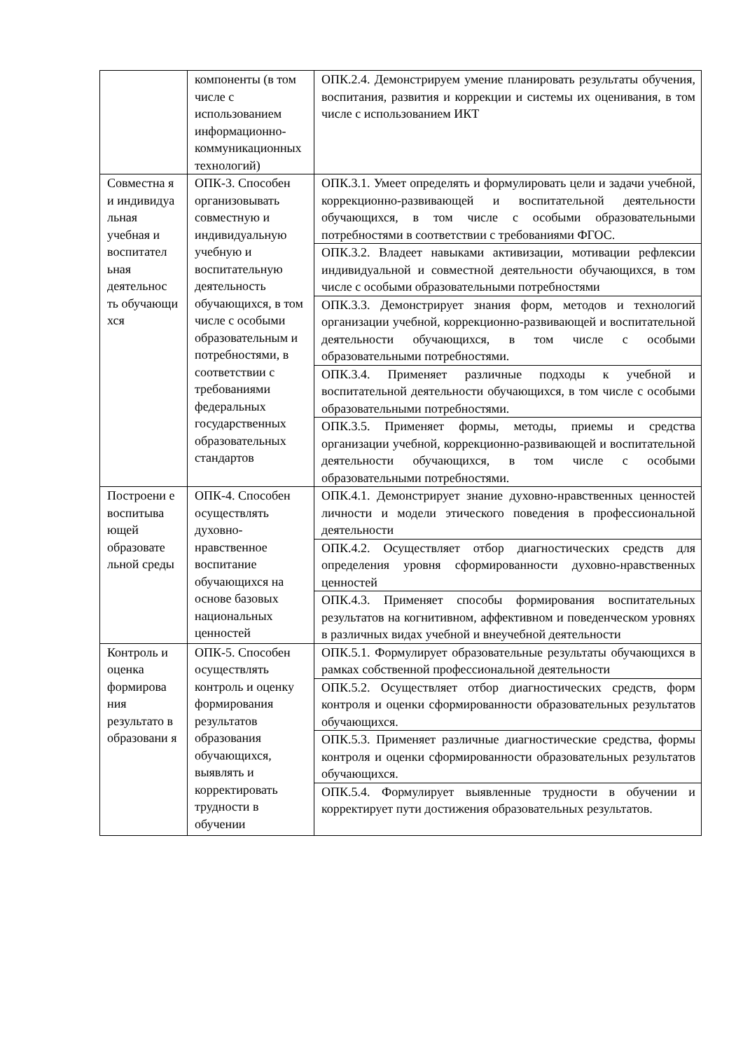| | компоненты (в том числе с использованием информационно-коммуникационных технологий) | ОПК.2.4. Демонстрируем умение планировать результаты обучения, воспитания, развития и коррекции и системы их оценивания, в том числе с использованием ИКТ |
| Совместна я и индивидуа льная учебная и воспитател ьная деятельнос ть обучающи хся | ОПК-3. Способен организовывать совместную и индивидуальную учебную и воспитательную деятельность обучающихся, в том числе с особыми образовательным и потребностями, в соответствии с требованиями федеральных государственных образовательных стандартов | ОПК.3.1. Умеет определять и формулировать цели и задачи учебной, коррекционно-развивающей и воспитательной деятельности обучающихся, в том числе с особыми образовательными потребностями в соответствии с требованиями ФГОС. |
| | | ОПК.3.2. Владеет навыками активизации, мотивации рефлексии индивидуальной и совместной деятельности обучающихся, в том числе с особыми образовательными потребностями |
| | | ОПК.3.3. Демонстрирует знания форм, методов и технологий организации учебной, коррекционно-развивающей и воспитательной деятельности обучающихся, в том числе с особыми образовательными потребностями. |
| | | ОПК.3.4. Применяет различные подходы к учебной и воспитательной деятельности обучающихся, в том числе с особыми образовательными потребностями. |
| | | ОПК.3.5. Применяет формы, методы, приемы и средства организации учебной, коррекционно-развивающей и воспитательной деятельности обучающихся, в том числе с особыми образовательными потребностями. |
| Построени е воспитыва ющей образовате льной среды | ОПК-4. Способен осуществлять духовно-нравственное воспитание обучающихся на основе базовых национальных ценностей | ОПК.4.1. Демонстрирует знание духовно-нравственных ценностей личности и модели этического поведения в профессиональной деятельности |
| | | ОПК.4.2. Осуществляет отбор диагностических средств для определения уровня сформированности духовно-нравственных ценностей |
| | | ОПК.4.3. Применяет способы формирования воспитательных результатов на когнитивном, аффективном и поведенческом уровнях в различных видах учебной и внеучебной деятельности |
| Контроль и оценка формирова ния результато в образовани я | ОПК-5. Способен осуществлять контроль и оценку формирования результатов образования обучающихся, выявлять и корректировать трудности в обучении | ОПК.5.1. Формулирует образовательные результаты обучающихся в рамках собственной профессиональной деятельности |
| | | ОПК.5.2. Осуществляет отбор диагностических средств, форм контроля и оценки сформированности образовательных результатов обучающихся. |
| | | ОПК.5.3. Применяет различные диагностические средства, формы контроля и оценки сформированности образовательных результатов обучающихся. |
| | | ОПК.5.4. Формулирует выявленные трудности в обучении и корректирует пути достижения образовательных результатов. |